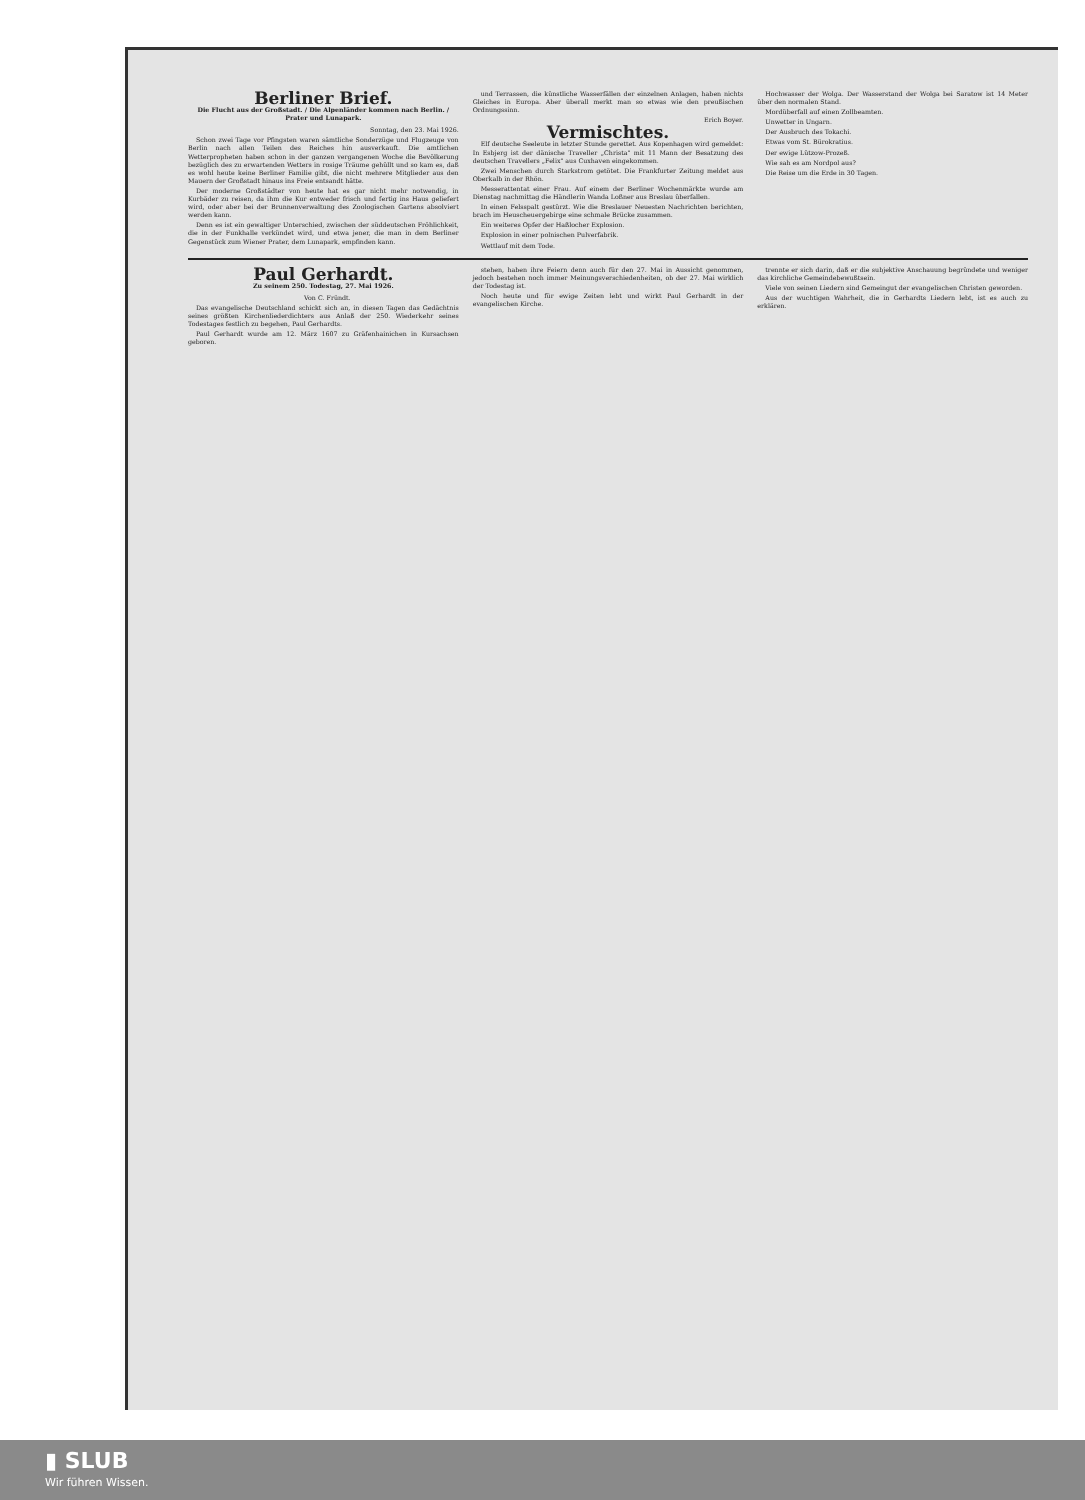Berliner Brief.
Die Flucht aus der Großstadt. / Die Alpenländer kommen nach Berlin. / Prater und Lunapark.
Sonntag, den 23. Mai 1926.
Schon zwei Tage vor Pfingsten waren sämtliche Sonderzüge und Flugzeuge von Berlin nach allen Teilen des Reiches hin ausverkauft. Die amtlichen Wetterpropheten haben schon in der ganzen vergangenen Woche die Bevölkerung bezüglich des zu erwartenden Wetters in rosige Träume gehüllt und so kam es, daß es wohl heute keine Berliner Familie gibt, die nicht mehrere Mitglieder aus den Mauern der Großstadt hinaus ins Freie entsandt hätte.
Der moderne Großstädter von heute hat es gar nicht mehr notwendig, in Kurbäder zu reisen, da ihm die Kur entweder frisch und fertig ins Haus geliefert wird, oder aber bei der Brunnenverwaltung des Zoologischen Gartens absolviert werden kann.
Denn es ist ein gewaltiger Unterschied, zwischen der süddeutschen Fröhlichkeit, die in der Funkhalle verkündet wird, und etwa jener, die man in dem Berliner Gegenstück zum Wiener Prater, dem Lunapark, empfinden kann.
und Terrassen, die künstliche Wasserfällen der einzelnen Anlagen, haben nichts Gleiches in Europa. Aber überall merkt man so etwas wie den preußischen Ordnungssinn.
Erich Boyer.
Vermischtes.
Elf deutsche Seeleute in letzter Stunde gerettet. Aus Kopenhagen wird gemeldet: In Esbjerg ist der dänische Traveller „Christa" mit 11 Mann der Besatzung des deutschen Travellers „Felix" aus Cuxhaven eingekommen.
Zwei Menschen durch Starkstrom getötet. Die Frankfurter Zeitung meldet aus Oberkalb in der Rhön.
Messerattentat einer Frau. Auf einem der Berliner Wochenmärkte wurde am Dienstag nachmittag die Händlerin Wanda Loßner aus Breslau überfallen.
In einen Felsspalt gestürzt. Wie die Breslauer Neuesten Nachrichten berichten, brach im Heuscheuergebirge eine schmale Brücke zusammen.
Ein weiteres Opfer der Haßlocher Explosion.
Explosion in einer polnischen Pulverfabrik.
Wettlauf mit dem Tode.
Hochwasser der Wolga. Der Wasserstand der Wolga bei Saratow ist 14 Meter über den normalen Stand.
Mordüberfall auf einen Zollbeamten.
Unwetter in Ungarn.
Der Ausbruch des Tokachi.
Etwas vom St. Bürokratius.
Der ewige Lützow-Prozeß.
Wie sah es am Nordpol aus?
Die Reise um die Erde in 30 Tagen.
Paul Gerhardt.
Zu seinem 250. Todestag, 27. Mai 1926.
Von C. Fründt.
Das evangelische Deutschland schickt sich an, in diesen Tagen das Gedächtnis seines größten Kirchenliederdichters aus Anlaß der 250. Wiederkehr seines Todestages festlich zu begehen, Paul Gerhardts.
Paul Gerhardt wurde am 12. März 1607 zu Gräfenhainichen in Kursachsen geboren.
stehen, haben ihre Feiern denn auch für den 27. Mai in Aussicht genommen, jedoch bestehen noch immer Meinungsverschiedenheiten, ob der 27. Mai wirklich der Todestag ist.
Noch heute und für ewige Zeiten lebt und wirkt Paul Gerhardt in der evangelischen Kirche.
trennte er sich darin, daß er die subjektive Anschauung begründete und weniger das kirchliche Gemeindebewußtsein.
Viele von seinen Liedern sind Gemeingut der evangelischen Christen geworden.
Aus der wuchtigen Wahrheit, die in Gerhardts Liedern lebt, ist es auch zu erklären.
▮ SLUB
Wir führen Wissen.